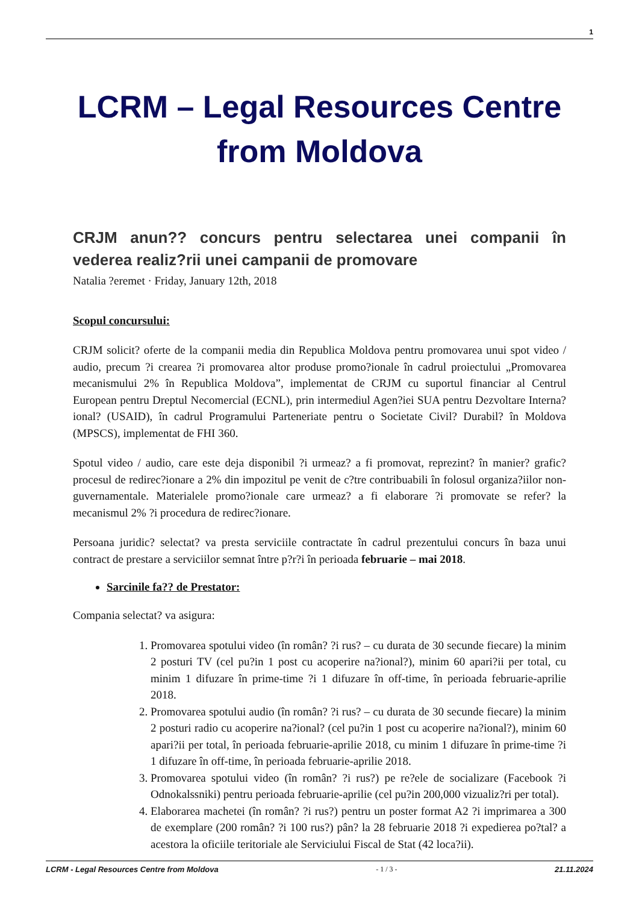1
LCRM – Legal Resources Centre
from Moldova
CRJM anun?? concurs pentru selectarea unei companii în vederea realiz?rii unei campanii de promovare
Natalia ?eremet · Friday, January 12th, 2018
Scopul concursului:
CRJM solicit? oferte de la companii media din Republica Moldova pentru promovarea unui spot video / audio, precum ?i crearea ?i promovarea altor produse promo?ionale în cadrul proiectului „Promovarea mecanismului 2% în Republica Moldova”, implementat de CRJM cu suportul financiar al Centrul European pentru Dreptul Necomercial (ECNL), prin intermediul Agen?iei SUA pentru Dezvoltare Interna?ional? (USAID), în cadrul Programului Parteneriate pentru o Societate Civil? Durabil? în Moldova (MPSCS), implementat de FHI 360.
Spotul video / audio, care este deja disponibil ?i urmeaz? a fi promovat, reprezint? în manier? grafic? procesul de redirec?ionare a 2% din impozitul pe venit de c?tre contribuabili în folosul organiza?iilor non-guvernamentale. Materialele promo?ionale care urmeaz? a fi elaborare ?i promovate se refer? la mecanismul 2% ?i procedura de redirec?ionare.
Persoana juridic? selectat? va presta serviciile contractate în cadrul prezentului concurs în baza unui contract de prestare a serviciilor semnat între p?r?i în perioada februarie – mai 2018.
Sarcinile fa?? de Prestator:
Compania selectat? va asigura:
1. Promovarea spotului video (în român? ?i rus? – cu durata de 30 secunde fiecare) la minim 2 posturi TV (cel pu?in 1 post cu acoperire na?ional?), minim 60 apari?ii per total, cu minim 1 difuzare în prime-time ?i 1 difuzare în off-time, în perioada februarie-aprilie 2018.
2. Promovarea spotului audio (în român? ?i rus? – cu durata de 30 secunde fiecare) la minim 2 posturi radio cu acoperire na?ional? (cel pu?in 1 post cu acoperire na?ional?), minim 60 apari?ii per total, în perioada februarie-aprilie 2018, cu minim 1 difuzare în prime-time ?i 1 difuzare în off-time, în perioada februarie-aprilie 2018.
3. Promovarea spotului video (în român? ?i rus?) pe re?ele de socializare (Facebook ?i Odnokalssniki) pentru perioada februarie-aprilie (cel pu?in 200,000 vizualiz?ri per total).
4. Elaborarea machetei (în român? ?i rus?) pentru un poster format A2 ?i imprimarea a 300 de exemplare (200 român? ?i 100 rus?) pân? la 28 februarie 2018 ?i expedierea po?tal? a acestora la oficiile teritoriale ale Serviciului Fiscal de Stat (42 loca?ii).
LCRM - Legal Resources Centre from Moldova - 1 / 3 - 21.11.2024